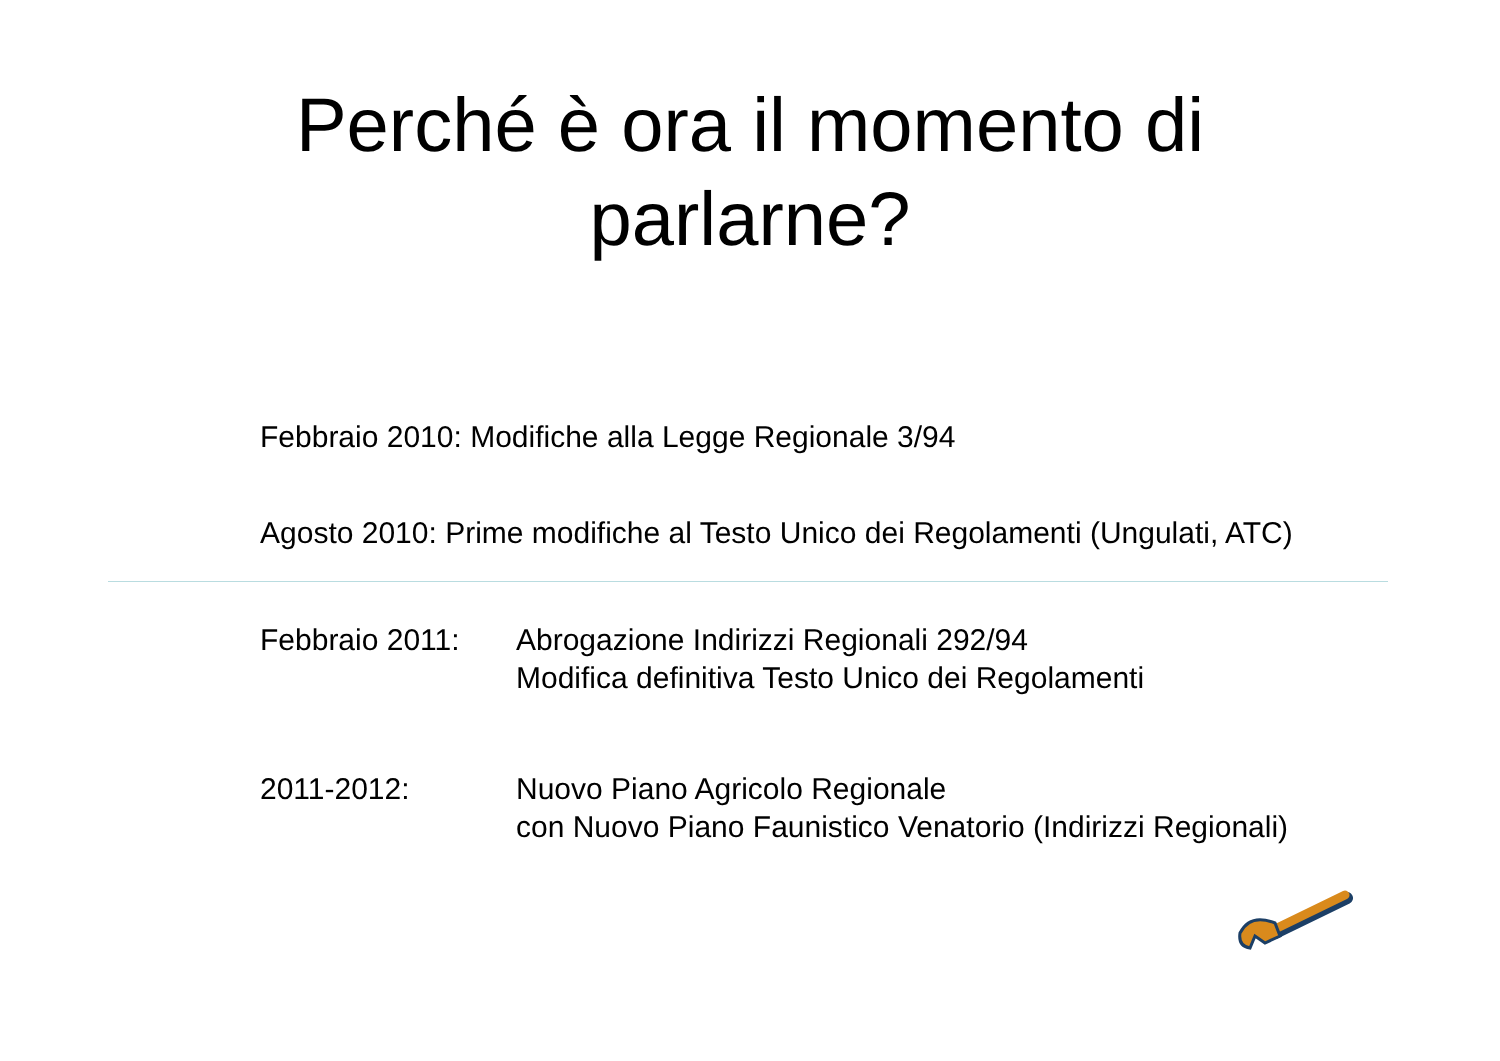Perché è ora il momento di
parlarne?
Febbraio 2010: Modifiche alla Legge Regionale 3/94
Agosto 2010: Prime modifiche al Testo Unico dei Regolamenti (Ungulati, ATC)
Febbraio 2011: Abrogazione Indirizzi Regionali 292/94
Modifica definitiva Testo Unico dei Regolamenti
2011-2012: Nuovo Piano Agricolo Regionale
con Nuovo Piano Faunistico Venatorio (Indirizzi Regionali)